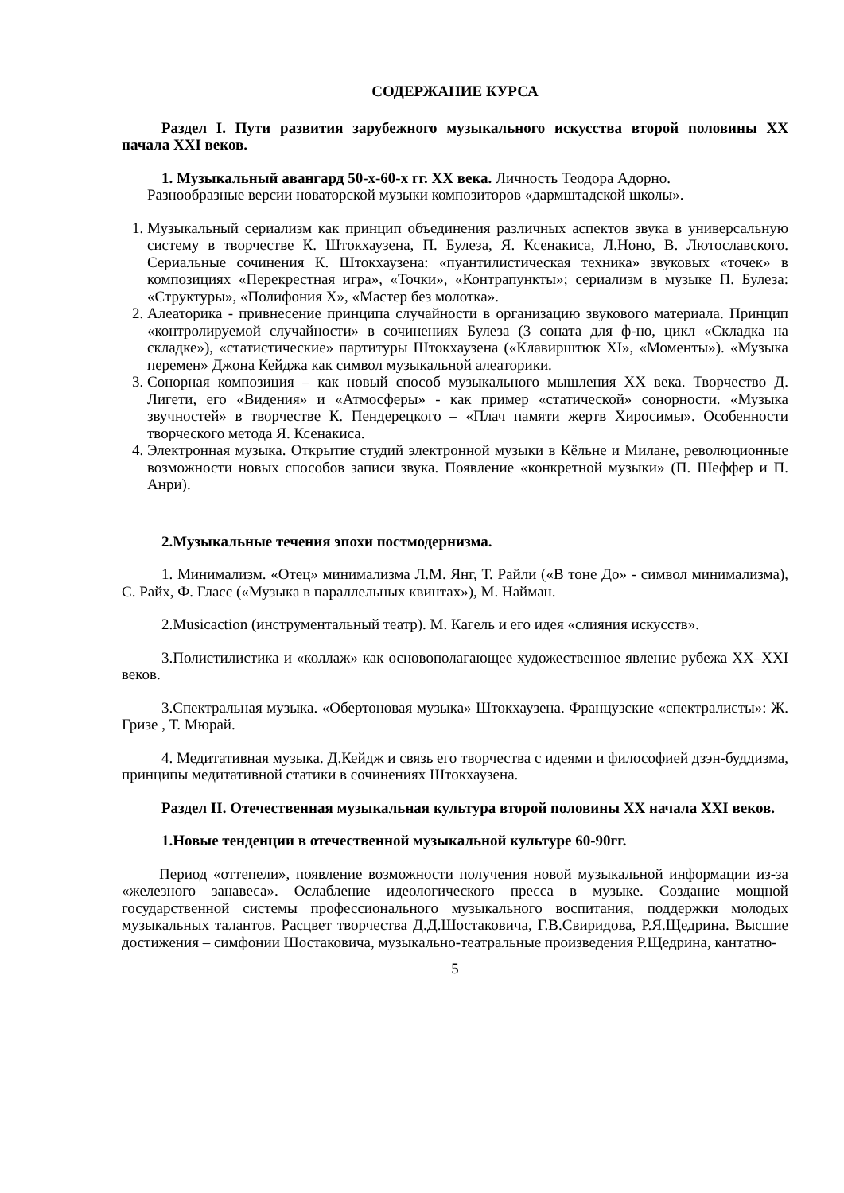СОДЕРЖАНИЕ КУРСА
Раздел I. Пути развития зарубежного музыкального искусства второй половины XX начала XXI веков.
1. Музыкальный авангард 50-х-60-х гг. XX века. Личность Теодора Адорно.
Разнообразные версии новаторской музыки композиторов «дармштадской школы».
1. Музыкальный сериализм как принцип объединения различных аспектов звука в универсальную систему в творчестве К. Штокхаузена, П. Булеза, Я. Ксенакиса, Л.Ноно, В. Лютославского. Сериальные сочинения К. Штокхаузена: «пуантилистическая техника» звуковых «точек» в композициях «Перекрестная игра», «Точки», «Контрапункты»; сериализм в музыке П. Булеза: «Структуры», «Полифония X», «Мастер без молотка».
2. Алеаторика - привнесение принципа случайности в организацию звукового материала. Принцип «контролируемой случайности» в сочинениях Булеза (3 соната для ф-но, цикл «Складка на складке»), «статистические» партитуры Штокхаузена («Клавирштюк XI», «Моменты»). «Музыка перемен» Джона Кейджа как символ музыкальной алеаторики.
3. Сонорная композиция – как новый способ музыкального мышления XX века. Творчество Д. Лигети, его «Видения» и «Атмосферы» - как пример «статической» сонорности. «Музыка звучностей» в творчестве К. Пендерецкого – «Плач памяти жертв Хиросимы». Особенности творческого метода Я. Ксенакиса.
4. Электронная музыка. Открытие студий электронной музыки в Кёльне и Милане, революционные возможности новых способов записи звука. Появление «конкретной музыки» (П. Шеффер и П. Анри).
2.Музыкальные течения эпохи постмодернизма.
1. Минимализм. «Отец» минимализма Л.М. Янг, Т. Райли («В тоне До» - символ минимализма), С. Райх, Ф. Гласс («Музыка в параллельных квинтах»), М. Найман.
2.Musicaction (инструментальный театр). М. Кагель и его идея «слияния искусств».
3.Полистилистика и «коллаж» как основополагающее художественное явление рубежа XX–XXI веков.
3.Спектральная музыка. «Обертоновая музыка» Штокхаузена. Французские «спектралисты»: Ж. Гризе , Т. Мюрай.
4. Медитативная музыка. Д.Кейдж и связь его творчества с идеями и философией дзэн-буддизма, принципы медитативной статики в сочинениях Штокхаузена.
Раздел II. Отечественная музыкальная культура второй половины XX начала XXI веков.
1.Новые тенденции в отечественной музыкальной культуре 60-90гг.
Период «оттепели», появление возможности получения новой музыкальной информации из-за «железного занавеса». Ослабление идеологического пресса в музыке. Создание мощной государственной системы профессионального музыкального воспитания, поддержки молодых музыкальных талантов. Расцвет творчества Д.Д.Шостаковича, Г.В.Свиридова, Р.Я.Щедрина. Высшие достижения – симфонии Шостаковича, музыкально-театральные произведения Р.Щедрина, кантатно-
5